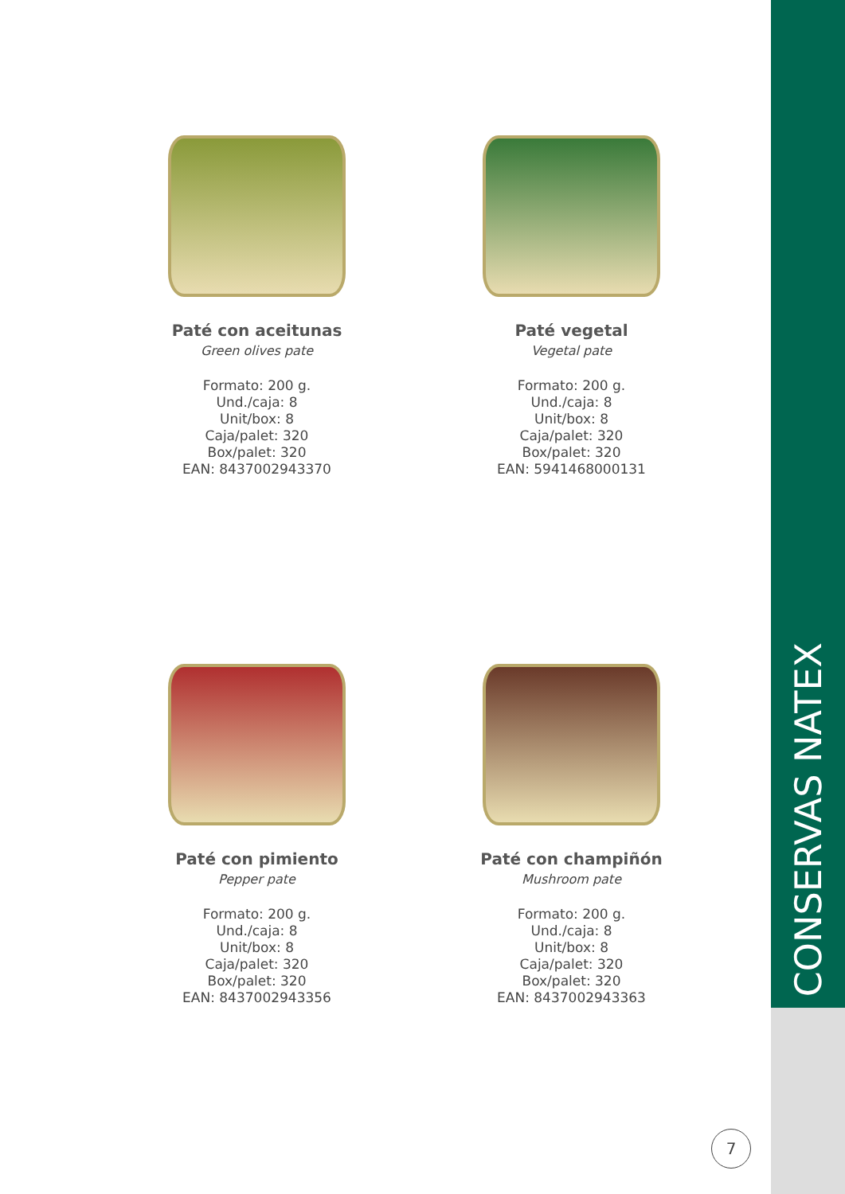CONSERVAS NATEX
Paté con aceitunas
Green olives pate
Formato: 200 g.
Und./caja: 8
Unit/box: 8
Caja/palet: 320
Box/palet: 320
EAN: 8437002943370
Paté vegetal
Vegetal pate
Formato: 200 g.
Und./caja: 8
Unit/box: 8
Caja/palet: 320
Box/palet: 320
EAN: 5941468000131
Paté con pimiento
Pepper pate
Formato: 200 g.
Und./caja: 8
Unit/box: 8
Caja/palet: 320
Box/palet: 320
EAN: 8437002943356
Paté con champiñón
Mushroom pate
Formato: 200 g.
Und./caja: 8
Unit/box: 8
Caja/palet: 320
Box/palet: 320
EAN: 8437002943363
7